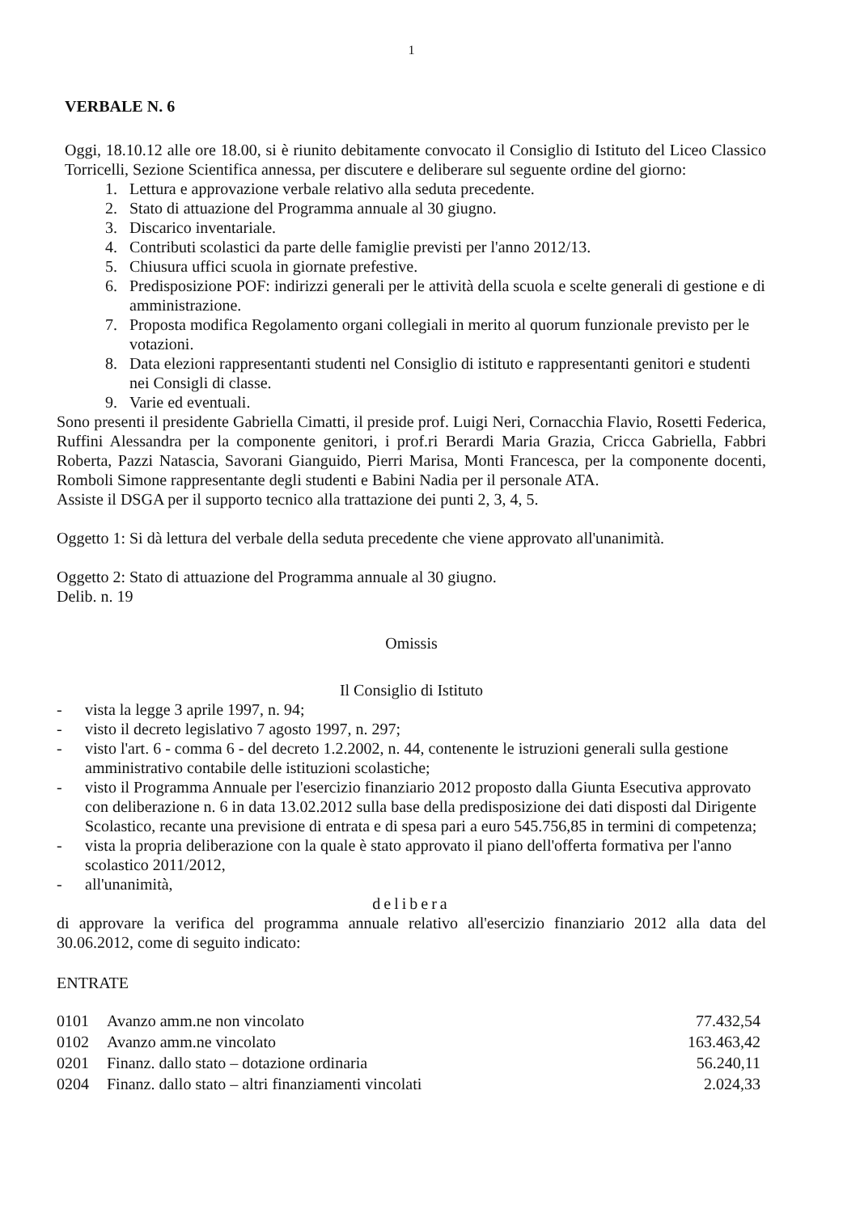1
VERBALE N. 6
Oggi, 18.10.12 alle ore 18.00, si è riunito debitamente convocato il Consiglio di Istituto del Liceo Classico Torricelli, Sezione Scientifica annessa, per discutere e deliberare sul seguente ordine del giorno:
1. Lettura e approvazione verbale relativo alla seduta precedente.
2. Stato di attuazione del Programma annuale al 30 giugno.
3. Discarico inventariale.
4. Contributi scolastici da parte delle famiglie previsti per l'anno 2012/13.
5. Chiusura uffici scuola in giornate prefestive.
6. Predisposizione POF: indirizzi generali per le attività della scuola e scelte generali di gestione e di amministrazione.
7. Proposta modifica Regolamento organi collegiali in merito al quorum funzionale previsto per le votazioni.
8. Data elezioni rappresentanti studenti nel Consiglio di istituto e rappresentanti genitori e studenti nei Consigli di classe.
9. Varie ed eventuali.
Sono presenti il presidente Gabriella Cimatti, il preside prof. Luigi Neri, Cornacchia Flavio, Rosetti Federica, Ruffini Alessandra per la componente genitori, i prof.ri Berardi Maria Grazia, Cricca Gabriella, Fabbri Roberta, Pazzi Natascia, Savorani Gianguido, Pierri Marisa, Monti Francesca, per la componente docenti, Romboli Simone rappresentante degli studenti e Babini Nadia per il personale ATA.
Assiste il DSGA per il supporto tecnico alla trattazione dei punti 2, 3, 4, 5.
Oggetto 1: Si dà lettura del verbale della seduta precedente che viene approvato all'unanimità.
Oggetto 2: Stato di attuazione del Programma annuale al 30 giugno.
Delib. n. 19
Omissis
Il Consiglio di Istituto
- vista la legge 3 aprile 1997, n. 94;
- visto il decreto legislativo 7 agosto 1997, n. 297;
- visto l'art. 6 - comma 6 - del decreto 1.2.2002, n. 44, contenente le istruzioni generali sulla gestione amministrativo contabile delle istituzioni scolastiche;
- visto il Programma Annuale per l'esercizio finanziario 2012 proposto dalla Giunta Esecutiva approvato con deliberazione n. 6 in data 13.02.2012 sulla base della predisposizione dei dati disposti dal Dirigente Scolastico, recante una previsione di entrata e di spesa pari a euro 545.756,85 in termini di competenza;
- vista la propria deliberazione con la quale è stato approvato il piano dell'offerta formativa per l'anno scolastico 2011/2012,
- all'unanimità,
delibera
di approvare la verifica del programma annuale relativo all'esercizio finanziario 2012 alla data del 30.06.2012, come di seguito indicato:
ENTRATE
| 0101 | Avanzo amm.ne non vincolato | 77.432,54 |
| 0102 | Avanzo amm.ne vincolato | 163.463,42 |
| 0201 | Finanz. dallo stato – dotazione ordinaria | 56.240,11 |
| 0204 | Finanz. dallo stato – altri finanziamenti vincolati | 2.024,33 |